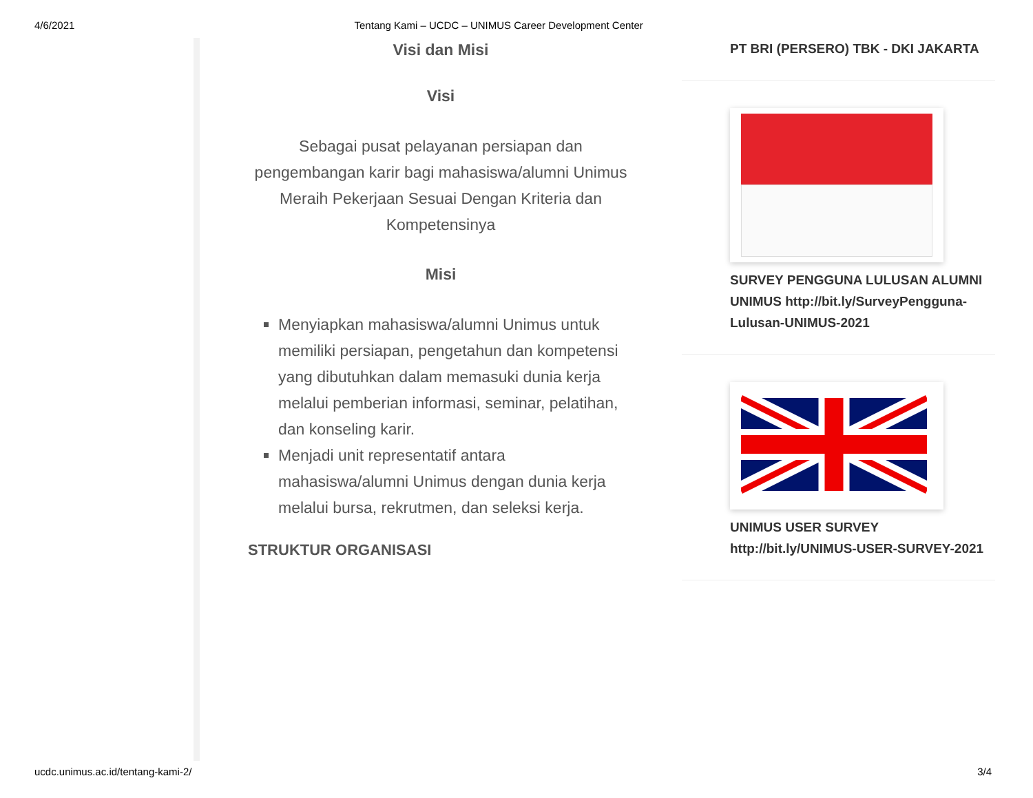4/6/2021 Tentang Kami – UCDC – UNIMUS Career Development Center
Visi dan Misi
Visi
Sebagai pusat pelayanan persiapan dan pengembangan karir bagi mahasiswa/alumni Unimus Meraih Pekerjaan Sesuai Dengan Kriteria dan Kompetensinya
Misi
Menyiapkan mahasiswa/alumni Unimus untuk memiliki persiapan, pengetahun dan kompetensi yang dibutuhkan dalam memasuki dunia kerja melalui pemberian informasi, seminar, pelatihan, dan konseling karir.
Menjadi unit representatif antara mahasiswa/alumni Unimus dengan dunia kerja melalui bursa, rekrutmen, dan seleksi kerja.
STRUKTUR ORGANISASI
PT BRI (PERSERO) TBK - DKI JAKARTA
SURVEY PENGGUNA LULUSAN ALUMNI UNIMUS http://bit.ly/SurveyPengguna-Lulusan-UNIMUS-2021
UNIMUS USER SURVEY http://bit.ly/UNIMUS-USER-SURVEY-2021
ucdc.unimus.ac.id/tentang-kami-2/ 3/4